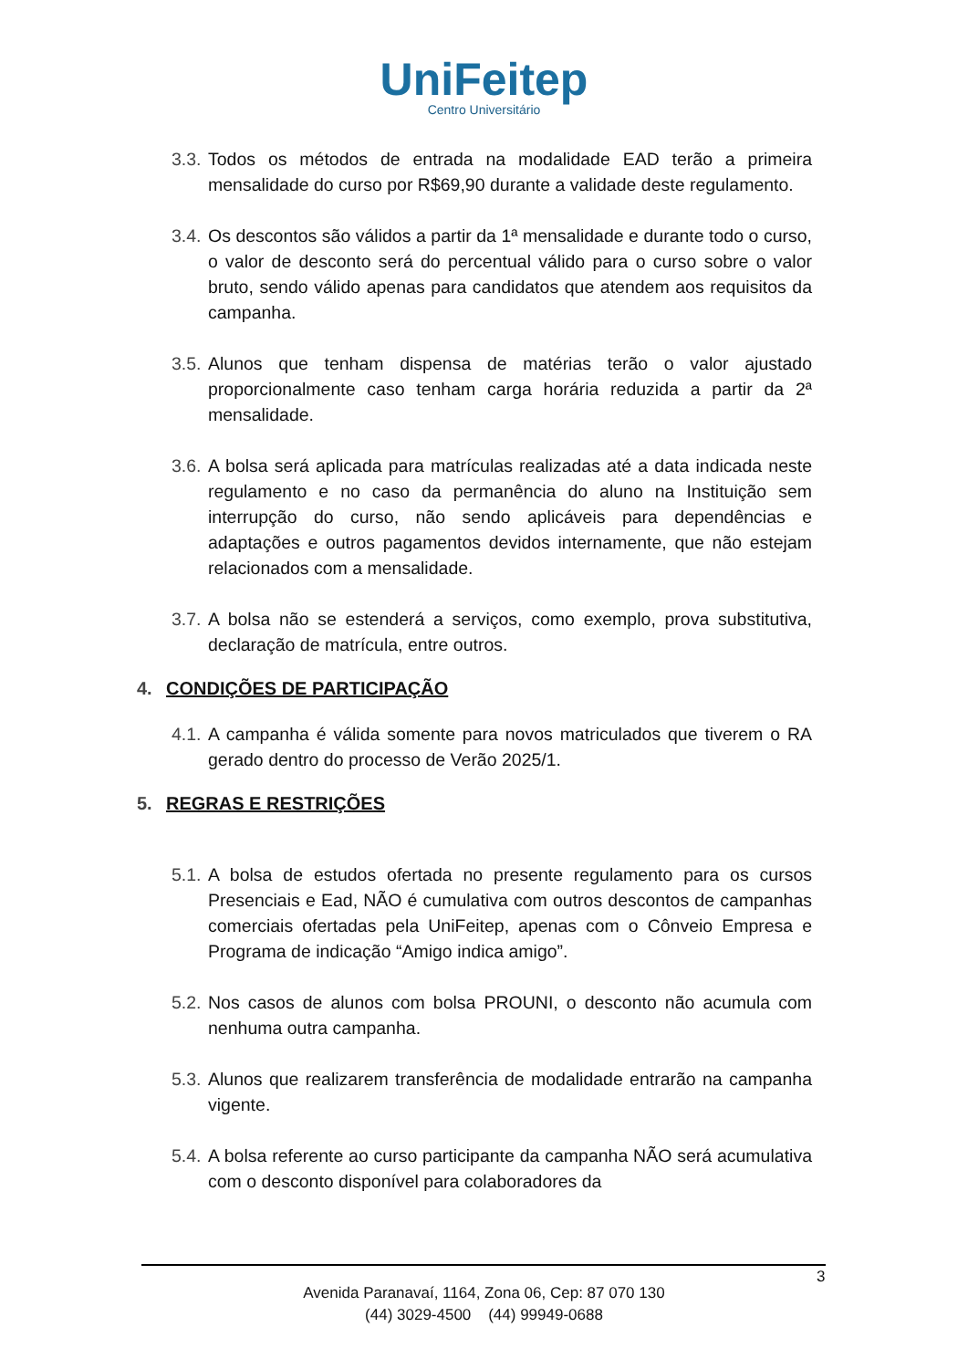UniFeitep
Centro Universitário
3.3. Todos os métodos de entrada na modalidade EAD terão a primeira mensalidade do curso por R$69,90 durante a validade deste regulamento.
3.4. Os descontos são válidos a partir da 1ª mensalidade e durante todo o curso, o valor de desconto será do percentual válido para o curso sobre o valor bruto, sendo válido apenas para candidatos que atendem aos requisitos da campanha.
3.5. Alunos que tenham dispensa de matérias terão o valor ajustado proporcionalmente caso tenham carga horária reduzida a partir da 2ª mensalidade.
3.6. A bolsa será aplicada para matrículas realizadas até a data indicada neste regulamento e no caso da permanência do aluno na Instituição sem interrupção do curso, não sendo aplicáveis para dependências e adaptações e outros pagamentos devidos internamente, que não estejam relacionados com a mensalidade.
3.7. A bolsa não se estenderá a serviços, como exemplo, prova substitutiva, declaração de matrícula, entre outros.
4. CONDIÇÕES DE PARTICIPAÇÃO
4.1. A campanha é válida somente para novos matriculados que tiverem o RA gerado dentro do processo de Verão 2025/1.
5. REGRAS E RESTRIÇÕES
5.1. A bolsa de estudos ofertada no presente regulamento para os cursos Presenciais e Ead, NÃO é cumulativa com outros descontos de campanhas comerciais ofertadas pela UniFeitep, apenas com o Cônveio Empresa e Programa de indicação “Amigo indica amigo”.
5.2. Nos casos de alunos com bolsa PROUNI, o desconto não acumula com nenhuma outra campanha.
5.3. Alunos que realizarem transferência de modalidade entrarão na campanha vigente.
5.4. A bolsa referente ao curso participante da campanha NÃO será acumulativa com o desconto disponível para colaboradores da
3
Avenida Paranavaí, 1164, Zona 06, Cep: 87 070 130
(44) 3029-4500 (44) 99949-0688